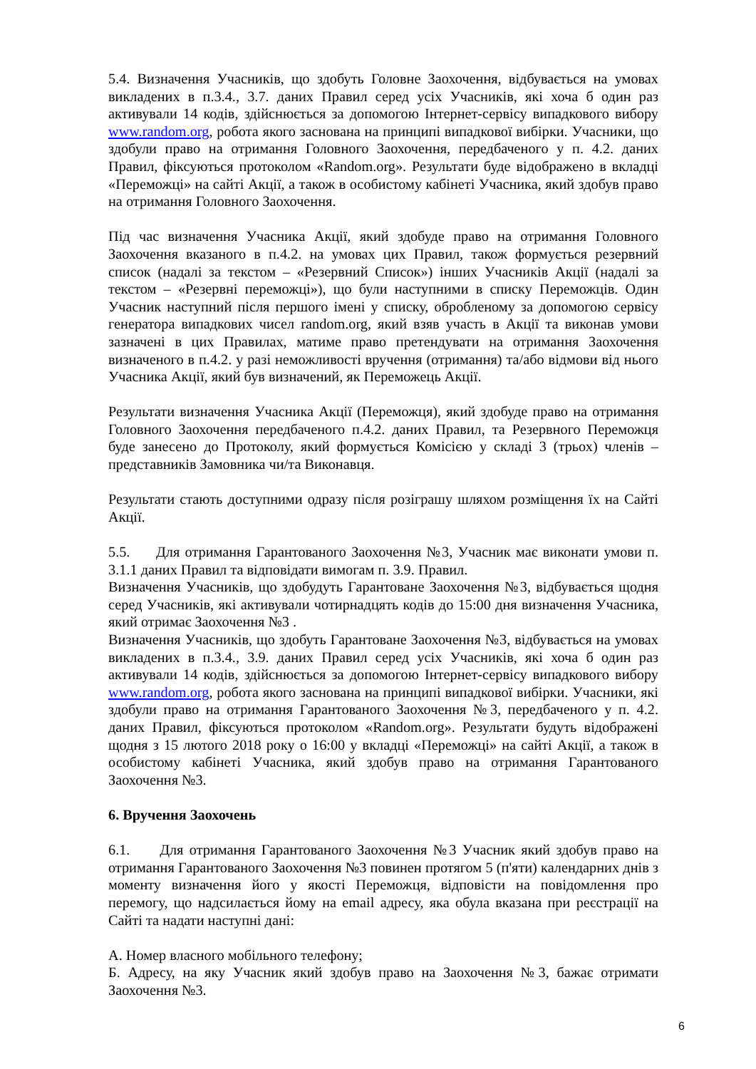5.4. Визначення Учасників, що здобуть Головне Заохочення, відбувається на умовах викладених в п.3.4., 3.7. даних Правил серед усіх Учасників, які хоча б один раз активували 14 кодів, здійснюється за допомогою Інтернет-сервісу випадкового вибору www.random.org, робота якого заснована на принципі випадкової вибірки. Учасники, що здобули право на отримання Головного Заохочення, передбаченого у п. 4.2. даних Правил, фіксуються протоколом «Random.org». Результати буде відображено в вкладці «Переможці» на сайті Акції, а також в особистому кабінеті Учасника, який здобув право на отримання Головного Заохочення.
Під час визначення Учасника Акції, який здобуде право на отримання Головного Заохочення вказаного в п.4.2. на умовах цих Правил, також формується резервний список (надалі за текстом – «Резервний Список») інших Учасників Акції (надалі за текстом – «Резервні переможці»), що були наступними в списку Переможців. Один Учасник наступний після першого імені у списку, обробленому за допомогою сервісу генератора випадкових чисел random.org, який взяв участь в Акції та виконав умови зазначені в цих Правилах, матиме право претендувати на отримання Заохочення визначеного в п.4.2. у разі неможливості вручення (отримання) та/або відмови від нього Учасника Акції, який був визначений, як Переможець Акції.
Результати визначення Учасника Акції (Переможця), який здобуде право на отримання Головного Заохочення передбаченого п.4.2. даних Правил, та Резервного Переможця буде занесено до Протоколу, який формується Комісією у складі 3 (трьох) членів – представників Замовника чи/та Виконавця.
Результати стають доступними одразу після розіграшу шляхом розміщення їх на Сайті Акції.
5.5. Для отримання Гарантованого Заохочення №3, Учасник має виконати умови п. 3.1.1 даних Правил та відповідати вимогам п. 3.9. Правил.
Визначення Учасників, що здобудуть Гарантоване Заохочення №3, відбувається щодня серед Учасників, які активували чотирнадцять кодів до 15:00 дня визначення Учасника, який отримає Заохочення №3 .
Визначення Учасників, що здобуть Гарантоване Заохочення №3, відбувається на умовах викладених в п.3.4., 3.9. даних Правил серед усіх Учасників, які хоча б один раз активували 14 кодів, здійснюється за допомогою Інтернет-сервісу випадкового вибору www.random.org, робота якого заснована на принципі випадкової вибірки. Учасники, які здобули право на отримання Гарантованого Заохочення №3, передбаченого у п. 4.2. даних Правил, фіксуються протоколом «Random.org». Результати будуть відображені щодня з 15 лютого 2018 року о 16:00 у вкладці «Переможці» на сайті Акції, а також в особистому кабінеті Учасника, який здобув право на отримання Гарантованого Заохочення №3.
6. Вручення Заохочень
6.1. Для отримання Гарантованого Заохочення №3 Учасник який здобув право на отримання Гарантованого Заохочення №3 повинен протягом 5 (п'яти) календарних днів з моменту визначення його у якості Переможця, відповісти на повідомлення про перемогу, що надсилається йому на email адресу, яка обула вказана при реєстрації на Сайті та надати наступні дані:
А. Номер власного мобільного телефону;
Б. Адресу, на яку Учасник який здобув право на Заохочення №3, бажає отримати Заохочення №3.
6